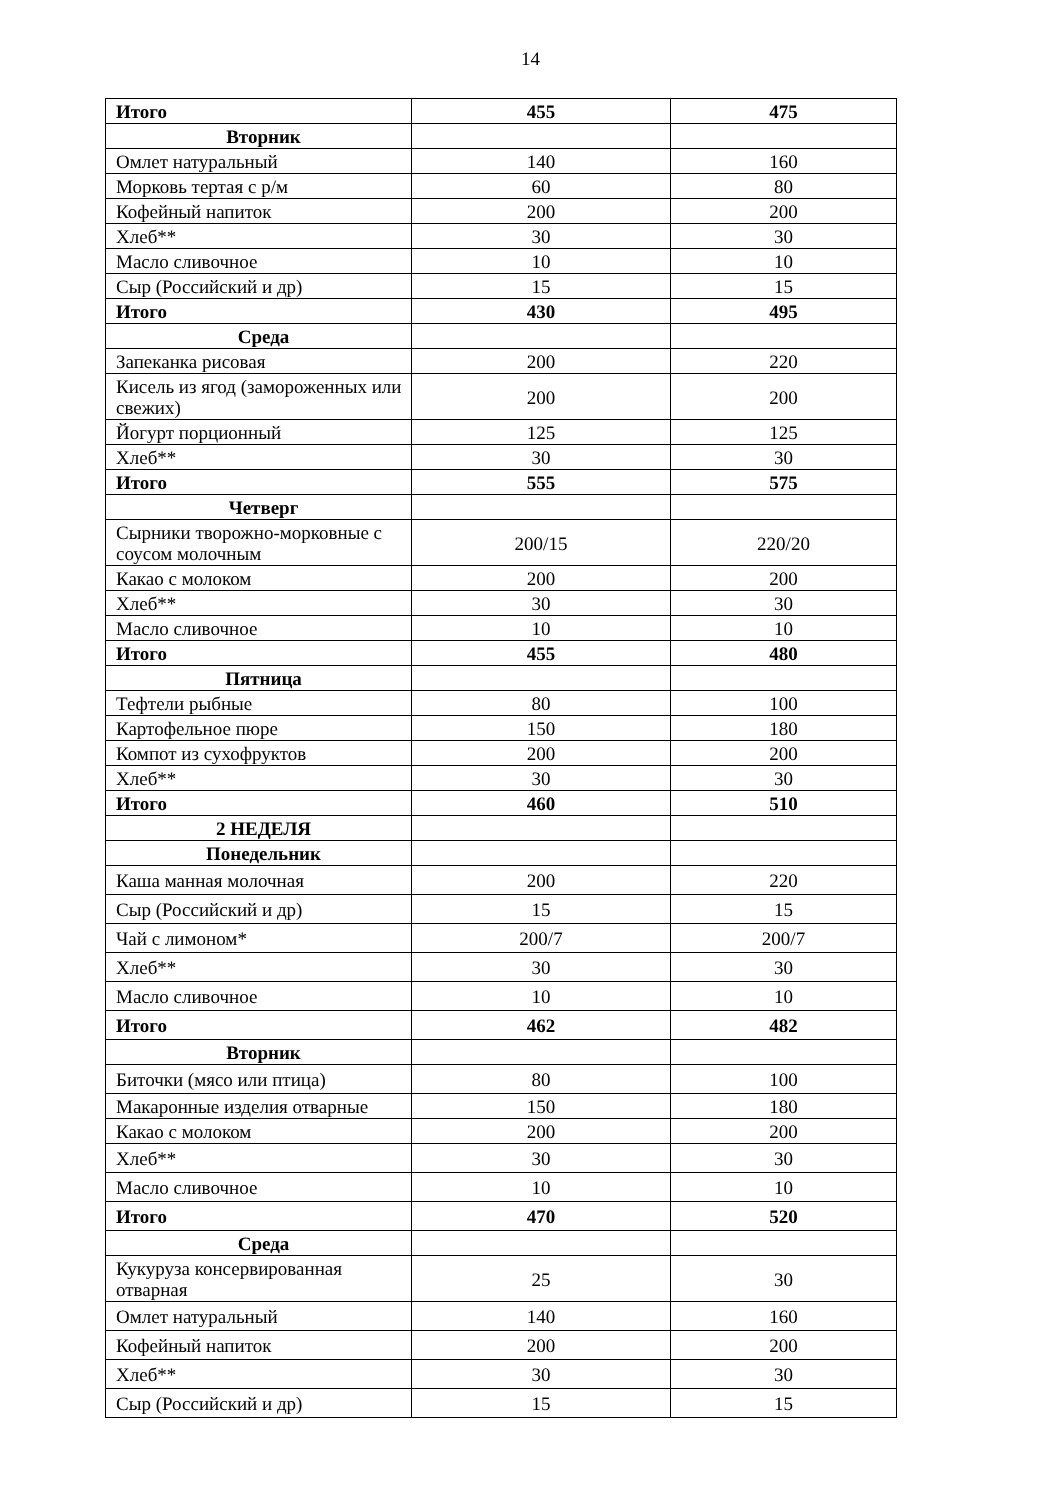14
| Итого | 455 | 475 |
| Вторник | | |
| Омлет натуральный | 140 | 160 |
| Морковь тертая с р/м | 60 | 80 |
| Кофейный напиток | 200 | 200 |
| Хлеб** | 30 | 30 |
| Масло сливочное | 10 | 10 |
| Сыр (Российский и др) | 15 | 15 |
| Итого | 430 | 495 |
| Среда | | |
| Запеканка рисовая | 200 | 220 |
| Кисель из ягод (замороженных или свежих) | 200 | 200 |
| Йогурт порционный | 125 | 125 |
| Хлеб** | 30 | 30 |
| Итого | 555 | 575 |
| Четверг | | |
| Сырники творожно-морковные с соусом молочным | 200/15 | 220/20 |
| Какао с молоком | 200 | 200 |
| Хлеб** | 30 | 30 |
| Масло сливочное | 10 | 10 |
| Итого | 455 | 480 |
| Пятница | | |
| Тефтели рыбные | 80 | 100 |
| Картофельное пюре | 150 | 180 |
| Компот из сухофруктов | 200 | 200 |
| Хлеб** | 30 | 30 |
| Итого | 460 | 510 |
| 2 НЕДЕЛЯ | | |
| Понедельник | | |
| Каша манная молочная | 200 | 220 |
| Сыр (Российский и др) | 15 | 15 |
| Чай с лимоном* | 200/7 | 200/7 |
| Хлеб** | 30 | 30 |
| Масло сливочное | 10 | 10 |
| Итого | 462 | 482 |
| Вторник | | |
| Биточки (мясо или птица) | 80 | 100 |
| Макаронные изделия отварные | 150 | 180 |
| Какао с молоком | 200 | 200 |
| Хлеб** | 30 | 30 |
| Масло сливочное | 10 | 10 |
| Итого | 470 | 520 |
| Среда | | |
| Кукуруза консервированная отварная | 25 | 30 |
| Омлет натуральный | 140 | 160 |
| Кофейный напиток | 200 | 200 |
| Хлеб** | 30 | 30 |
| Сыр (Российский и др) | 15 | 15 |